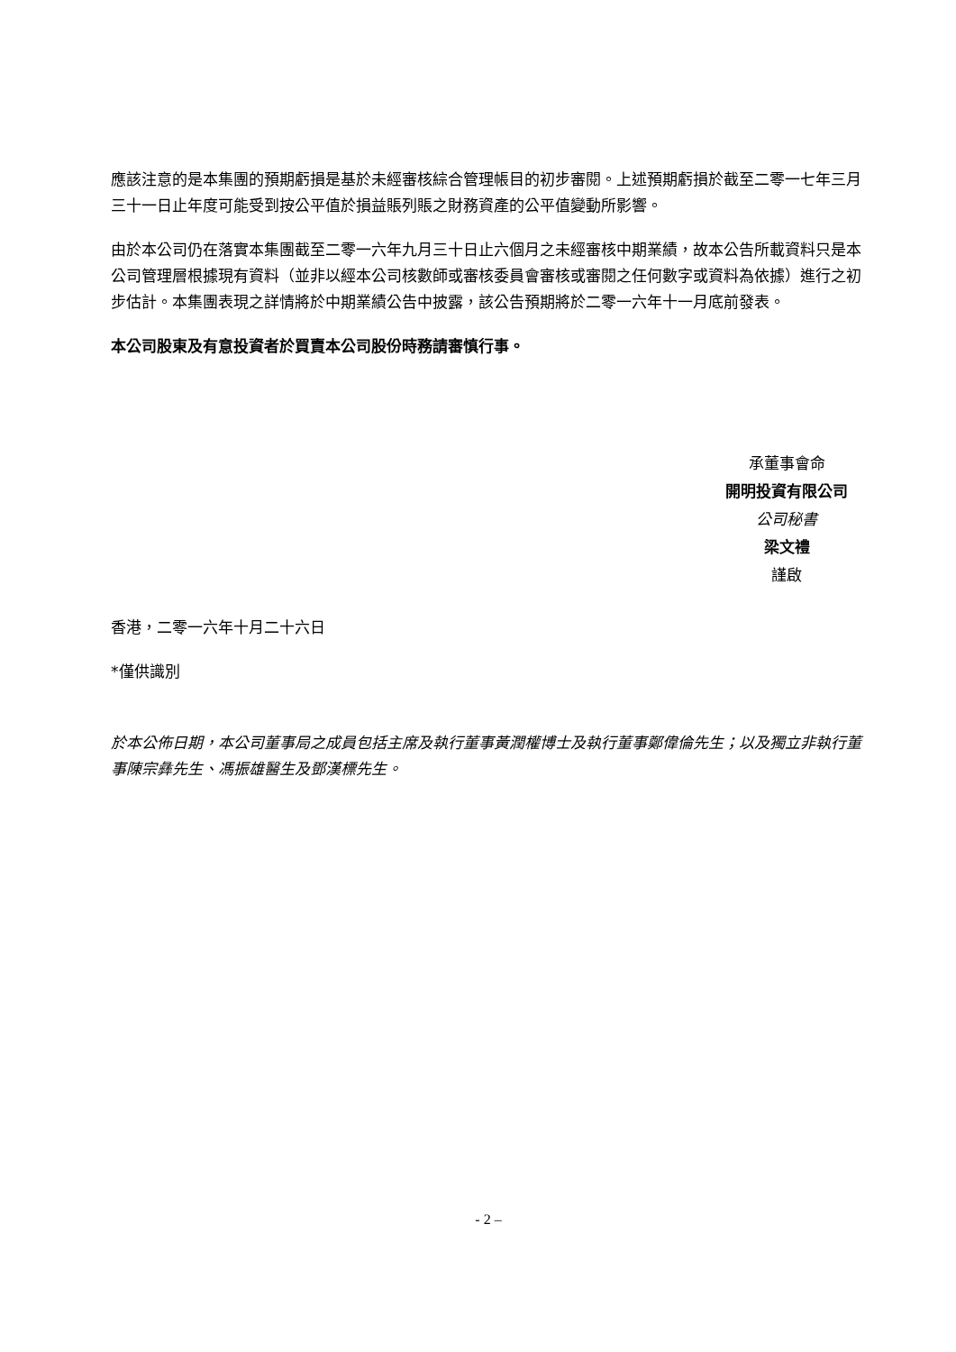應該注意的是本集團的預期虧損是基於未經審核綜合管理帳目的初步審閱。上述預期虧損於截至二零一七年三月三十一日止年度可能受到按公平值於損益賬列賬之財務資產的公平值變動所影響。
由於本公司仍在落實本集團截至二零一六年九月三十日止六個月之未經審核中期業績，故本公告所載資料只是本公司管理層根據現有資料（並非以經本公司核數師或審核委員會審核或審閱之任何數字或資料為依據）進行之初步估計。本集團表現之詳情將於中期業績公告中披露，該公告預期將於二零一六年十一月底前發表。
本公司股東及有意投資者於買賣本公司股份時務請審慎行事。
承董事會命
開明投資有限公司
公司秘書
梁文禮
謹啟
香港，二零一六年十月二十六日
*僅供識別
於本公佈日期，本公司董事局之成員包括主席及執行董事黃潤權博士及執行董事鄭偉倫先生；以及獨立非執行董事陳宗彝先生、馮振雄醫生及鄧漢標先生。
- 2 –